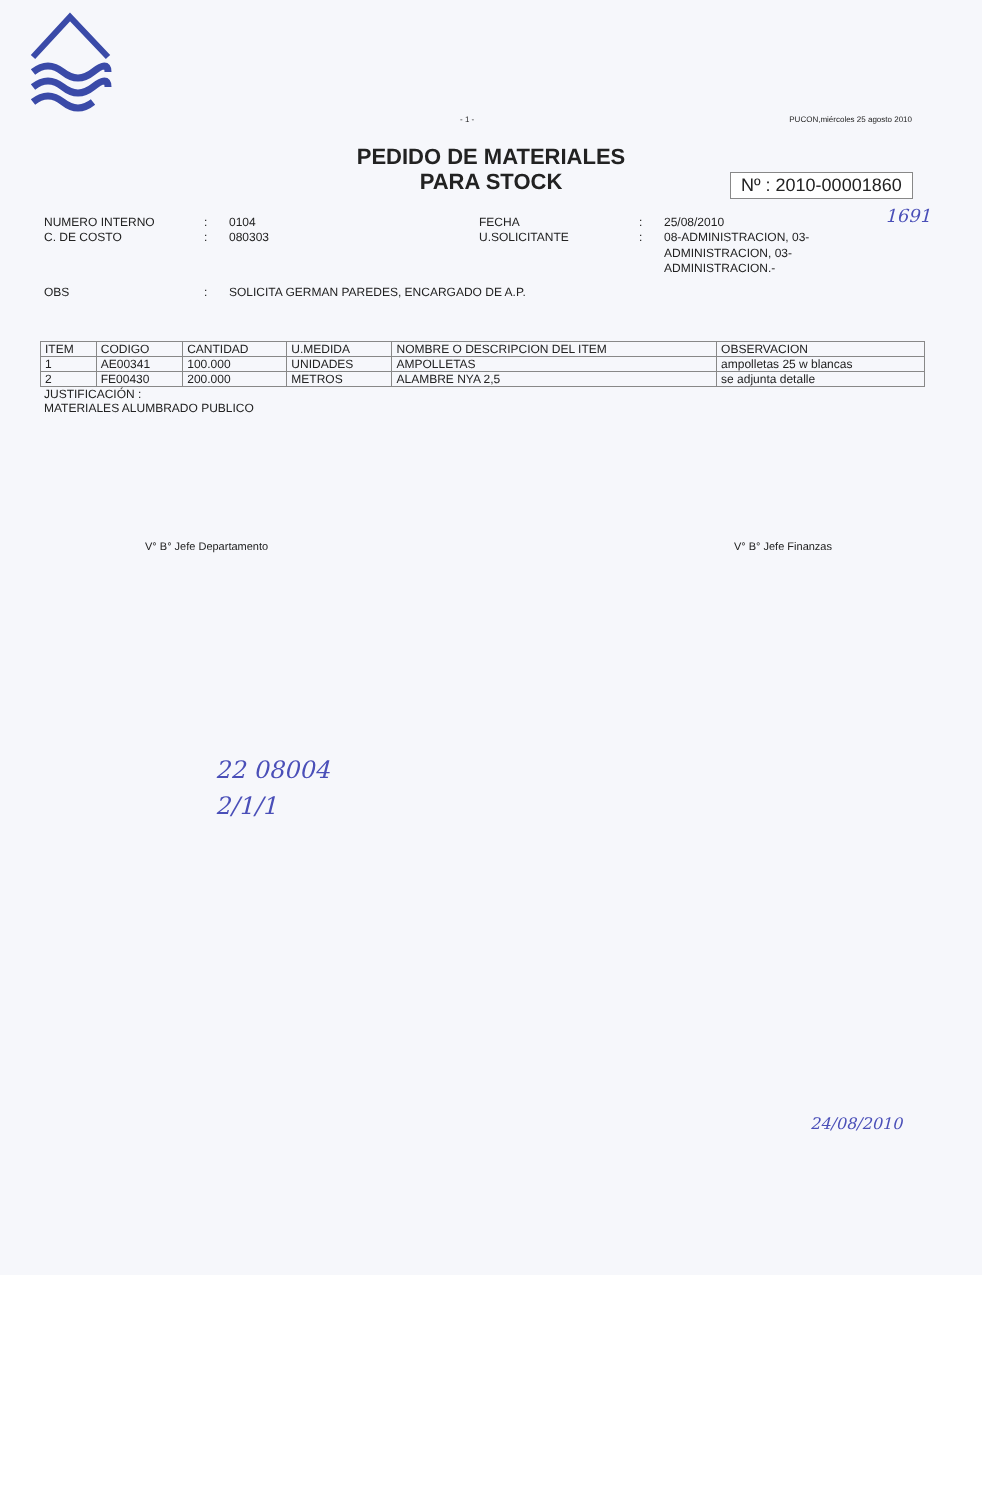- 1 - PUCON,miércoles 25 agosto 2010
PEDIDO DE MATERIALES
PARA STOCK
Nº : 2010-00001860
1691
NUMERO INTERNO
:
0104
FECHA
:
25/08/2010
C. DE COSTO
:
080303
U.SOLICITANTE
:
08-ADMINISTRACION, 03-ADMINISTRACION, 03-ADMINISTRACION.-
OBS
:
SOLICITA GERMAN PAREDES, ENCARGADO DE A.P.
| ITEM | CODIGO | CANTIDAD | U.MEDIDA | NOMBRE O DESCRIPCION DEL ITEM | OBSERVACION |
| --- | --- | --- | --- | --- | --- |
| 1 | AE00341 | 100.000 | UNIDADES | AMPOLLETAS | ampolletas 25 w blancas |
| 2 | FE00430 | 200.000 | METROS | ALAMBRE NYA 2,5 | se adjunta detalle |
JUSTIFICACIÓN :
MATERIALES ALUMBRADO PUBLICO
V° B° Jefe Departamento V° B° Jefe Finanzas
22 08004
2/1/1
24/08/2010